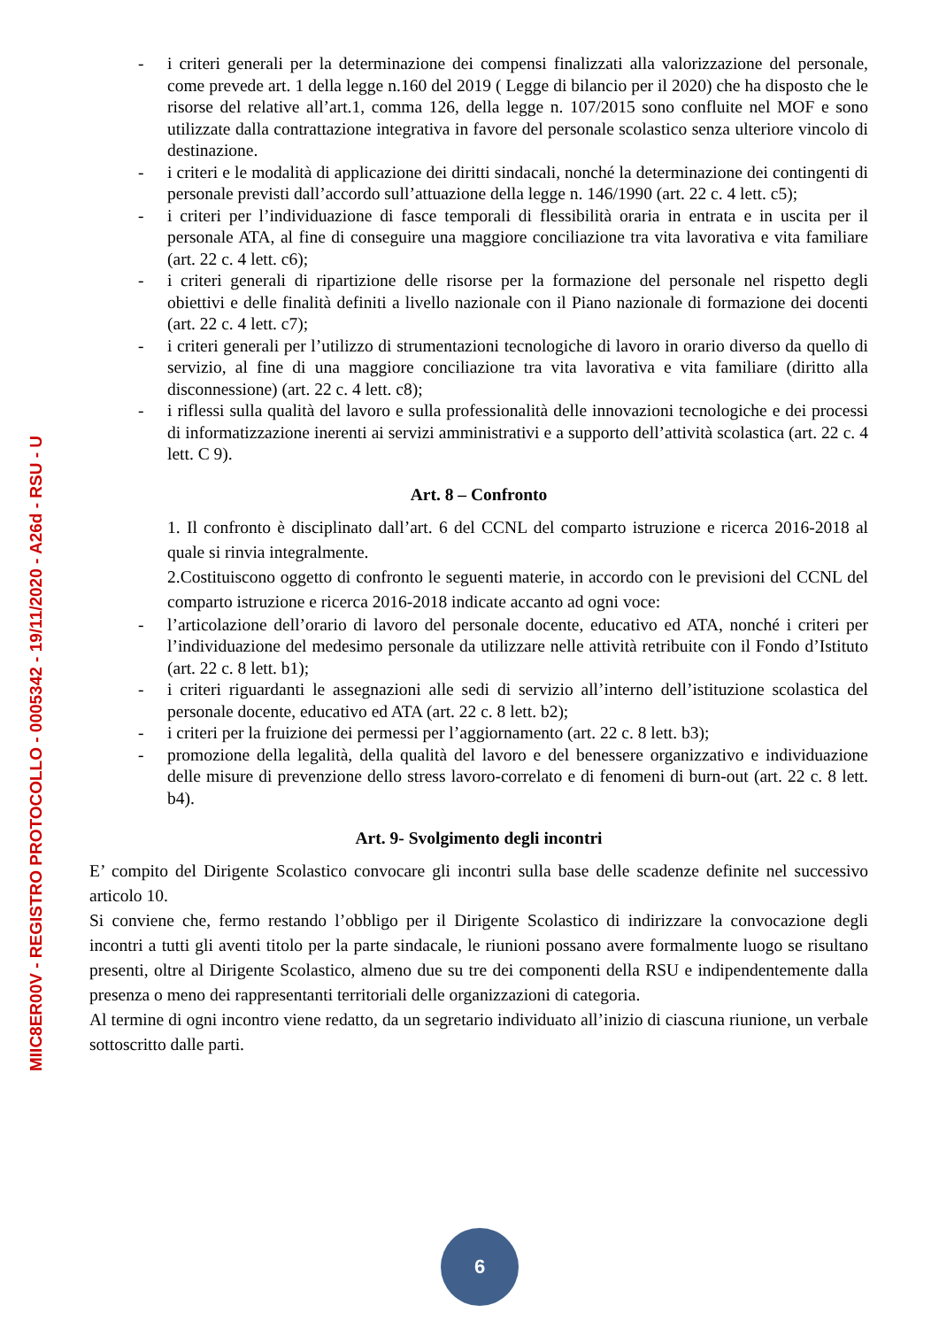- i criteri generali per la determinazione dei compensi finalizzati alla valorizzazione del personale, come prevede art. 1 della legge n.160 del 2019 ( Legge di bilancio per il 2020) che ha disposto che le risorse del relative all’art.1, comma 126, della legge n. 107/2015 sono confluite nel MOF e sono utilizzate dalla contrattazione integrativa in favore del personale scolastico senza ulteriore vincolo di destinazione.
- i criteri e le modalità di applicazione dei diritti sindacali, nonché la determinazione dei contingenti di personale previsti dall’accordo sull’attuazione della legge n. 146/1990 (art. 22 c. 4 lett. c5);
- i criteri per l’individuazione di fasce temporali di flessibilità oraria in entrata e in uscita per il personale ATA, al fine di conseguire una maggiore conciliazione tra vita lavorativa e vita familiare (art. 22 c. 4 lett. c6);
- i criteri generali di ripartizione delle risorse per la formazione del personale nel rispetto degli obiettivi e delle finalità definiti a livello nazionale con il Piano nazionale di formazione dei docenti (art. 22 c. 4 lett. c7);
- i criteri generali per l’utilizzo di strumentazioni tecnologiche di lavoro in orario diverso da quello di servizio, al fine di una maggiore conciliazione tra vita lavorativa e vita familiare (diritto alla disconnessione) (art. 22 c. 4 lett. c8);
- i riflessi sulla qualità del lavoro e sulla professionalità delle innovazioni tecnologiche e dei processi di informatizzazione inerenti ai servizi amministrativi e a supporto dell’attività scolastica (art. 22 c. 4 lett. C 9).
Art. 8 – Confronto
1. Il confronto è disciplinato dall’art. 6 del CCNL del comparto istruzione e ricerca 2016-2018 al quale si rinvia integralmente.
2.Costituiscono oggetto di confronto le seguenti materie, in accordo con le previsioni del CCNL del comparto istruzione e ricerca 2016-2018 indicate accanto ad ogni voce:
- l’articolazione dell’orario di lavoro del personale docente, educativo ed ATA, nonché i criteri per l’individuazione del medesimo personale da utilizzare nelle attività retribuite con il Fondo d’Istituto (art. 22 c. 8 lett. b1);
- i criteri riguardanti le assegnazioni alle sedi di servizio all’interno dell’istituzione scolastica del personale docente, educativo ed ATA (art. 22 c. 8 lett. b2);
- i criteri per la fruizione dei permessi per l’aggiornamento (art. 22 c. 8 lett. b3);
- promozione della legalità, della qualità del lavoro e del benessere organizzativo e individuazione delle misure di prevenzione dello stress lavoro-correlato e di fenomeni di burn-out (art. 22 c. 8 lett. b4).
Art. 9- Svolgimento degli incontri
E’ compito del Dirigente Scolastico convocare gli incontri sulla base delle scadenze definite nel successivo articolo 10.
Si conviene che, fermo restando l’obbligo per il Dirigente Scolastico di indirizzare la convocazione degli incontri a tutti gli aventi titolo per la parte sindacale, le riunioni possano avere formalmente luogo se risultano presenti, oltre al Dirigente Scolastico, almeno due su tre dei componenti della RSU e indipendentemente dalla presenza o meno dei rappresentanti territoriali delle organizzazioni di categoria.
Al termine di ogni incontro viene redatto, da un segretario individuato all’inizio di ciascuna riunione, un verbale sottoscritto dalle parti.
MIIC8ER00V - REGISTRO PROTOCOLLO - 0005342 - 19/11/2020 - A26d - RSU - U
6